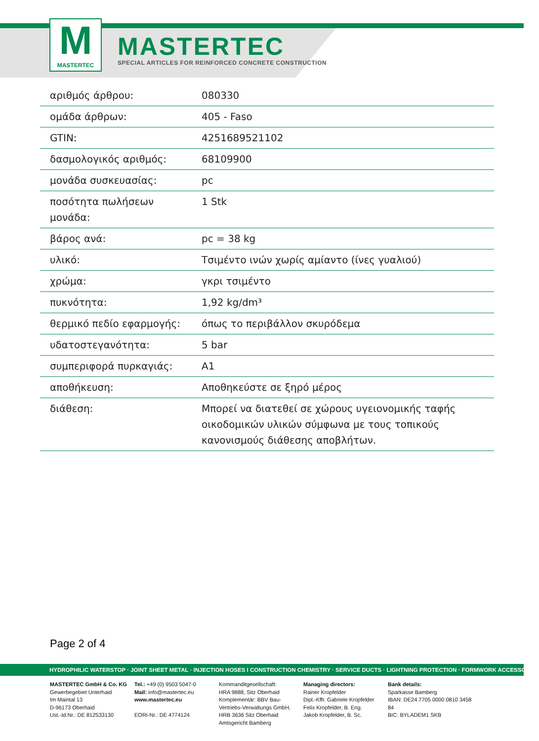M
MASTERTEC
MASTERTEC
SPECIAL ARTICLES FOR REINFORCED CONCRETE CONSTRUCTION
| αριθμός άρθρου: | 080330 |
| ομάδα άρθρων: | 405 - Faso |
| GTIN: | 4251689521102 |
| δασμολογικός αριθμός: | 68109900 |
| μονάδα συσκευασίας: | pc |
| ποσότητα πωλήσεων μονάδα: | 1 Stk |
| βάρος ανά: | pc = 38 kg |
| υλικό: | Τσιμέντο ινών χωρίς αμίαντο (ίνες γυαλιού) |
| χρώμα: | γκρι τσιμέντο |
| πυκνότητα: | 1,92 kg/dm³ |
| θερμικό πεδίο εφαρμογής: | όπως το περιβάλλον σκυρόδεμα |
| υδατοστεγανότητα: | 5 bar |
| συμπεριφορά πυρκαγιάς: | A1 |
| αποθήκευση: | Αποθηκεύστε σε ξηρό μέρος |
| διάθεση: | Μπορεί να διατεθεί σε χώρους υγειονομικής ταφής οικοδομικών υλικών σύμφωνα με τους τοπικούς κανονισμούς διάθεσης αποβλήτων. |
Page 2 of 4
HYDROPHILIC WATERSTOP · JOINT SHEET METAL · INJECTION HOSES I CONSTRUCTION CHEMISTRY · SERVICE DUCTS · LIGHTNING PROTECTION · FORMWORK ACCESSORIES
MASTERTEC GmbH & Co. KG
Gewerbegebiet Unterhaid
Im Maintal 13
D-96173 Oberhaid
Ust.-Id.Nr.: DE 812533130
Tel.: +49 (0) 9503 5047-0
Mail: info@mastertec.eu
www.mastertec.eu
EORI-Nr.: DE 4774124
Kommanditgesellschaft:
HRA 9888, Sitz Oberhaid
Komplementär: BBV Bau-
Vertriebs-Verwaltungs GmbH,
HRB 3636 Sitz Oberhaid
Amtsgericht Bamberg
Managing directors:
Rainer Kropfelder
Dipl.-Kffr. Gabriele Kropfelder
Felix Kropfelder, B. Eng.
Jakob Kropfelder, B. Sc.
Bank details:
Sparkasse Bamberg
IBAN: DE24 7705 0000 0810 3458 84
BIC: BYLADEM1 SKB